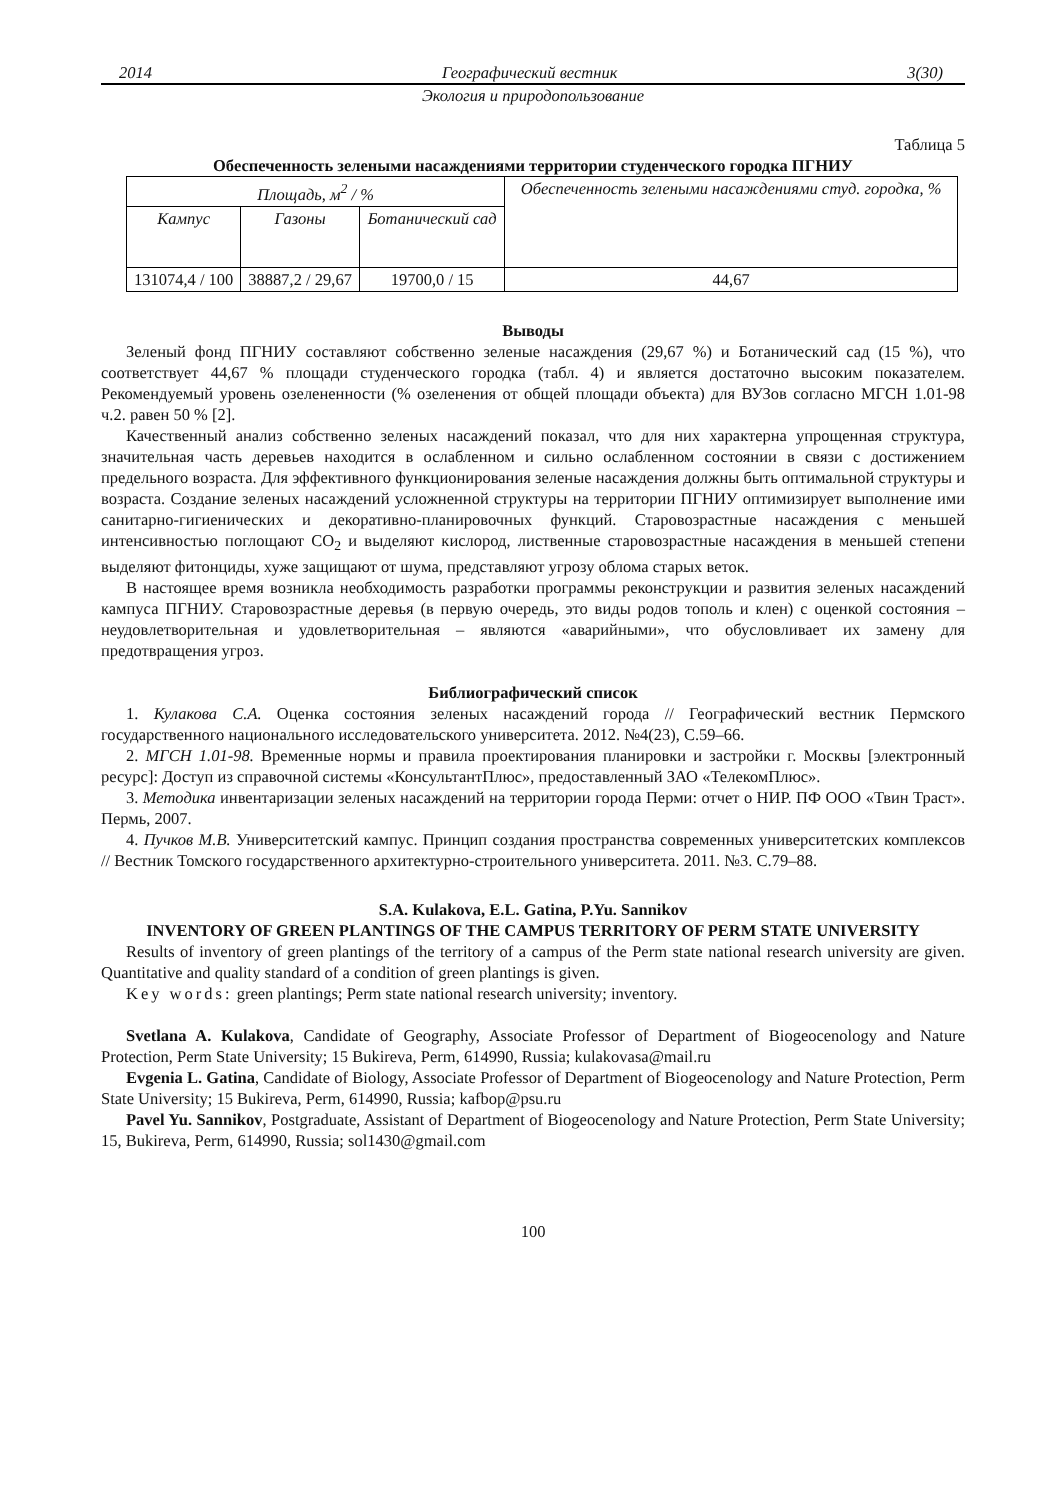2014 Географический вестник 3(30)
Экология и природопользование
Таблица 5
Обеспеченность зелеными насаждениями территории студенческого городка ПГНИУ
| Площадь, м<sup>2</sup> / % | | | Обеспеченность зелеными насаждениями студ. городка, % |
| Кампус | Газоны | Ботанический сад | |
| 131074,4 / 100 | 38887,2 / 29,67 | 19700,0 / 15 | 44,67 |
Выводы
Зеленый фонд ПГНИУ составляют собственно зеленые насаждения (29,67 %) и Ботанический сад (15 %), что соответствует 44,67 % площади студенческого городка (табл. 4) и является достаточно высоким показателем. Рекомендуемый уровень озелененности (% озеленения от общей площади объекта) для ВУЗов согласно МГСН 1.01-98 ч.2. равен 50 % [2].
Качественный анализ собственно зеленых насаждений показал, что для них характерна упрощенная структура, значительная часть деревьев находится в ослабленном и сильно ослабленном состоянии в связи с достижением предельного возраста. Для эффективного функционирования зеленые насаждения должны быть оптимальной структуры и возраста. Создание зеленых насаждений усложненной структуры на территории ПГНИУ оптимизирует выполнение ими санитарно-гигиенических и декоративно-планировочных функций. Старовозрастные насаждения с меньшей интенсивностью поглощают CO<sub>2</sub> и выделяют кислород, лиственные старовозрастные насаждения в меньшей степени выделяют фитонциды, хуже защищают от шума, представляют угрозу облома старых веток.
В настоящее время возникла необходимость разработки программы реконструкции и развития зеленых насаждений кампуса ПГНИУ. Старовозрастные деревья (в первую очередь, это виды родов тополь и клен) с оценкой состояния – неудовлетворительная и удовлетворительная – являются «аварийными», что обусловливает их замену для предотвращения угроз.
Библиографический список
1. Кулакова С.А. Оценка состояния зеленых насаждений города // Географический вестник Пермского государственного национального исследовательского университета. 2012. №4(23), С.59–66.
2. МГСН 1.01-98. Временные нормы и правила проектирования планировки и застройки г. Москвы [электронный ресурс]: Доступ из справочной системы «КонсультантПлюс», предоставленный ЗАО «ТелекомПлюс».
3. Методика инвентаризации зеленых насаждений на территории города Перми: отчет о НИР. ПФ ООО «Твин Траст». Пермь, 2007.
4. Пучков М.В. Университетский кампус. Принцип создания пространства современных университетских комплексов // Вестник Томского государственного архитектурно-строительного университета. 2011. №3. С.79–88.
S.A. Kulakova, E.L. Gatina, P.Yu. Sannikov
INVENTORY OF GREEN PLANTINGS OF THE CAMPUS TERRITORY OF PERM STATE UNIVERSITY
Results of inventory of green plantings of the territory of a campus of the Perm state national research university are given. Quantitative and quality standard of a condition of green plantings is given.
Key words: green plantings; Perm state national research university; inventory.
Svetlana A. Kulakova, Candidate of Geography, Associate Professor of Department of Biogeocenology and Nature Protection, Perm State University; 15 Bukireva, Perm, 614990, Russia; kulakovasa@mail.ru
Evgenia L. Gatina, Candidate of Biology, Associate Professor of Department of Biogeocenology and Nature Protection, Perm State University; 15 Bukireva, Perm, 614990, Russia; kafbop@psu.ru
Pavel Yu. Sannikov, Postgraduate, Assistant of Department of Biogeocenology and Nature Protection, Perm State University; 15, Bukireva, Perm, 614990, Russia; sol1430@gmail.com
100